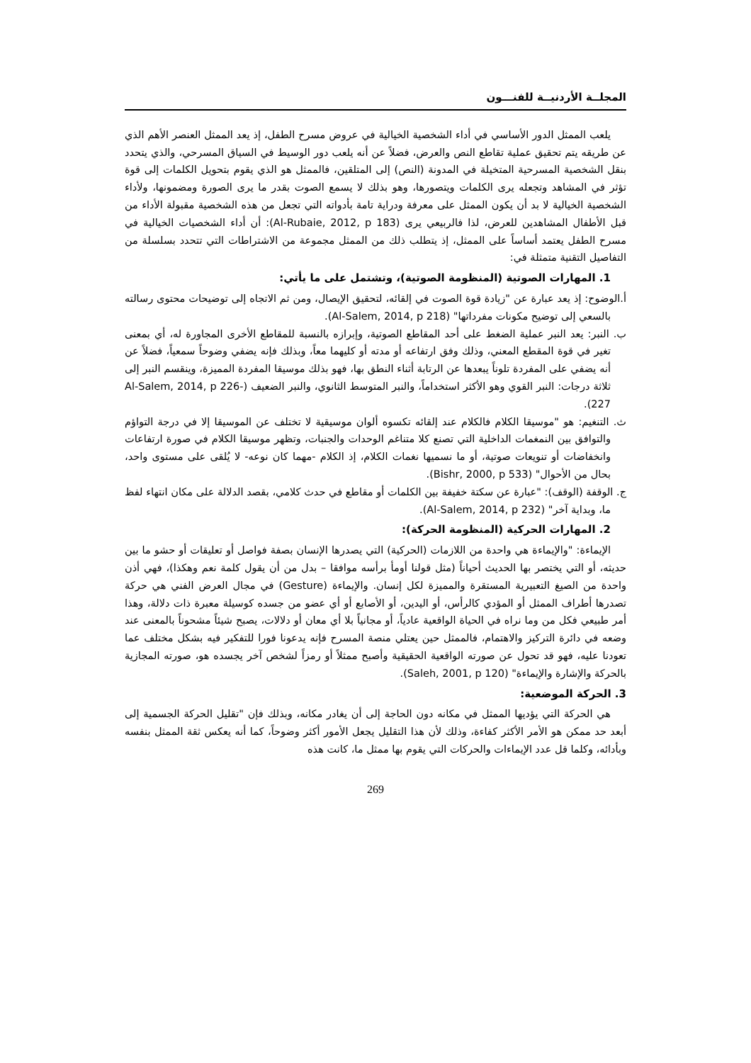المجلــة الأردنيــة للفنـــون
يلعب الممثل الدور الأساسي في أداء الشخصية الخيالية في عروض مسرح الطفل، إذ يعد الممثل العنصر الأهم الذي عن طريقه يتم تحقيق عملية تقاطع النص والعرض، فضلاً عن أنه يلعب دور الوسيط في السياق المسرحي، والذي يتحدد بنقل الشخصية المسرحية المتخيلة في المدونة (النص) إلى المتلقين، فالممثل هو الذي يقوم بتحويل الكلمات إلى قوة تؤثر في المشاهد وتجعله يرى الكلمات ويتصورها، وهو بذلك لا يسمع الصوت بقدر ما يرى الصورة ومضمونها، ولأداء الشخصية الخيالية لا بد أن يكون الممثل على معرفة ودراية تامة بأدواته التي تجعل من هذه الشخصية مقبولة الأداء من قبل الأطفال المشاهدين للعرض، لذا فالربيعي يرى (Al-Rubaie, 2012, p 183): أن أداء الشخصيات الخيالية في مسرح الطفل يعتمد أساساً على الممثل، إذ يتطلب ذلك من الممثل مجموعة من الاشتراطات التي تتحدد بسلسلة من التفاصيل التقنية متمثلة في:
1. المهارات الصوتية (المنظومة الصوتية)، وتشتمل على ما يأتي:
أ.الوضوح: إذ يعد عبارة عن "زيادة قوة الصوت في إلقائه، لتحقيق الإيصال، ومن ثم الاتجاه إلى توضيحات محتوى رسالته بالسعي إلى توضيح مكونات مفرداتها" (Al-Salem, 2014, p 218).
ب. النبر: يعد النبر عملية الضغط على أحد المقاطع الصوتية، وإبرازه بالنسبة للمقاطع الأخرى المجاورة له، أي بمعنى تغير في قوة المقطع المعني، وذلك وفق ارتفاعه أو مدته أو كليهما معاً، وبذلك فإنه يضفي وضوحاً سمعياً، فضلاً عن أنه يضفي على المفردة تلوناً يبعدها عن الرتابة أثناء النطق بها، فهو بذلك موسيقا المفردة المميزة، وينقسم النبر إلى ثلاثة درجات: النبر القوي وهو الأكثر استخداماً، والنبر المتوسط الثانوي، والنبر الضعيف (Al-Salem, 2014, p 226-227).
ث. التنغيم: هو "موسيقا الكلام فالكلام عند إلقائه تكسوه ألوان موسيقية لا تختلف عن الموسيقا إلا في درجة التواؤم والتوافق بين النمغمات الداخلية التي تصنع كلا متناغم الوحدات والجنبات، وتظهر موسيقا الكلام في صورة ارتفاعات وانخفاضات أو تنويعات صوتية، أو ما نسميها نغمات الكلام، إذ الكلام -مهما كان نوعه- لا يُلقى على مستوى واحد، بحال من الأحوال" (Bishr, 2000, p 533).
ج. الوقفة (الوقف): "عبارة عن سكتة خفيفة بين الكلمات أو مقاطع في حدث كلامي، بقصد الدلالة على مكان انتهاء لفظ ما، وبداية آخر" (Al-Salem, 2014, p 232).
2. المهارات الحركية (المنظومة الحركة):
الإيماءة: "والإيماءة هي واحدة من اللازمات (الحركية) التي يصدرها الإنسان بصفة فواصل أو تعليقات أو حشو ما بين حديثه، أو التي يختصر بها الحديث أحياناً (مثل قولنا أومأ برأسه موافقا – بدل من أن يقول كلمة نعم وهكذا)، فهي أذن واحدة من الصيغ التعبيرية المستقرة والمميزة لكل إنسان. والإيماءة (Gesture) في مجال العرض الفني هي حركة تصدرها أطراف الممثل أو المؤدي كالرأس، أو اليدين، أو الأصابع أو أي عضو من جسده كوسيلة معبرة ذات دلالة، وهذا أمر طبيعي فكل من وما نراه في الحياة الواقعية عادياً، أو مجانياً بلا أي معان أو دلالات، يصبح شيئاً مشحوناً بالمعنى عند وضعه في دائرة التركيز والاهتمام، فالممثل حين يعتلي منصة المسرح فإنه يدعونا فورا للتفكير فيه بشكل مختلف عما تعودنا عليه، فهو قد تحول عن صورته الواقعية الحقيقية وأصبح ممثلاً أو رمزاً لشخص آخر يجسده هو، صورته المجازية بالحركة والإشارة والإيماءة" (Saleh, 2001, p 120).
3. الحركة الموضعية:
هي الحركة التي يؤديها الممثل في مكانه دون الحاجة إلى أن يغادر مكانه، وبذلك فإن "تقليل الحركة الجسمية إلى أبعد حد ممكن هو الأمر الأكثر كفاءة، وذلك لأن هذا التقليل يجعل الأمور أكثر وضوحاً، كما أنه يعكس ثقة الممثل بنفسه وبأدائه، وكلما قل عدد الإيماءات والحركات التي يقوم بها ممثل ما، كانت هذه
269